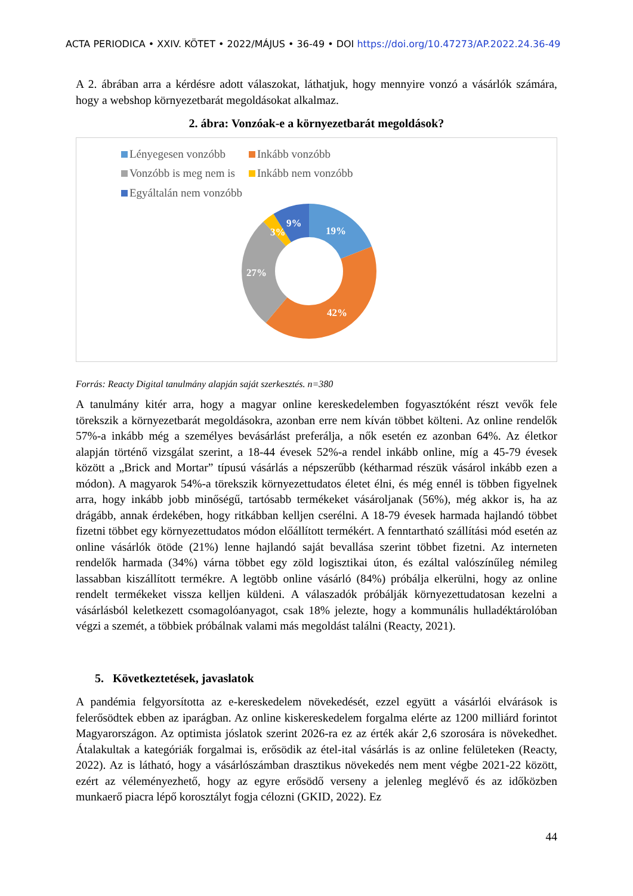ACTA PERIODICA • XXIV. KÖTET • 2022/MÁJUS • 36-49 • DOI https://doi.org/10.47273/AP.2022.24.36-49
A 2. ábrában arra a kérdésre adott válaszokat, láthatjuk, hogy mennyire vonzó a vásárlók számára, hogy a webshop környezetbarát megoldásokat alkalmaz.
2. ábra: Vonzóak-e a környezetbarát megoldások?
Lényegesen vonzóbb Inkább vonzóbb Vonzóbb is meg nem is Inkább nem vonzóbb Egyáltalán nem vonzóbb
19%
42%
27%
3%
9%
Forrás: Reacty Digital tanulmány alapján saját szerkesztés. n=380
A tanulmány kitér arra, hogy a magyar online kereskedelemben fogyasztóként részt vevők fele törekszik a környezetbarát megoldásokra, azonban erre nem kíván többet költeni. Az online rendelők 57%-a inkább még a személyes bevásárlást preferálja, a nők esetén ez azonban 64%. Az életkor alapján történő vizsgálat szerint, a 18-44 évesek 52%-a rendel inkább online, míg a 45-79 évesek között a „Brick and Mortar” típusú vásárlás a népszerűbb (kétharmad részük vásárol inkább ezen a módon). A magyarok 54%-a törekszik környezettudatos életet élni, és még ennél is többen figyelnek arra, hogy inkább jobb minőségű, tartósabb termékeket vásároljanak (56%), még akkor is, ha az drágább, annak érdekében, hogy ritkábban kelljen cserélni. A 18-79 évesek harmada hajlandó többet fizetni többet egy környezettudatos módon előállított termékért. A fenntartható szállítási mód esetén az online vásárlók ötöde (21%) lenne hajlandó saját bevallása szerint többet fizetni. Az interneten rendelők harmada (34%) várna többet egy zöld logisztikai úton, és ezáltal valószínűleg némileg lassabban kiszállított termékre. A legtöbb online vásárló (84%) próbálja elkerülni, hogy az online rendelt termékeket vissza kelljen küldeni. A válaszadók próbálják környezettudatosan kezelni a vásárlásból keletkezett csomagolóanyagot, csak 18% jelezte, hogy a kommunális hulladéktárolóban végzi a szemét, a többiek próbálnak valami más megoldást találni (Reacty, 2021).
5. Következtetések, javaslatok
A pandémia felgyorsította az e-kereskedelem növekedését, ezzel együtt a vásárlói elvárások is felerősödtek ebben az iparágban. Az online kiskereskedelem forgalma elérte az 1200 milliárd forintot Magyarországon. Az optimista jóslatok szerint 2026-ra ez az érték akár 2,6 szorosára is növekedhet. Átalakultak a kategóriák forgalmai is, erősödik az étel-ital vásárlás is az online felületeken (Reacty, 2022). Az is látható, hogy a vásárlószámban drasztikus növekedés nem ment végbe 2021-22 között, ezért az véleményezhető, hogy az egyre erősödő verseny a jelenleg meglévő és az időközben munkaerő piacra lépő korosztályt fogja célozni (GKID, 2022). Ez
44